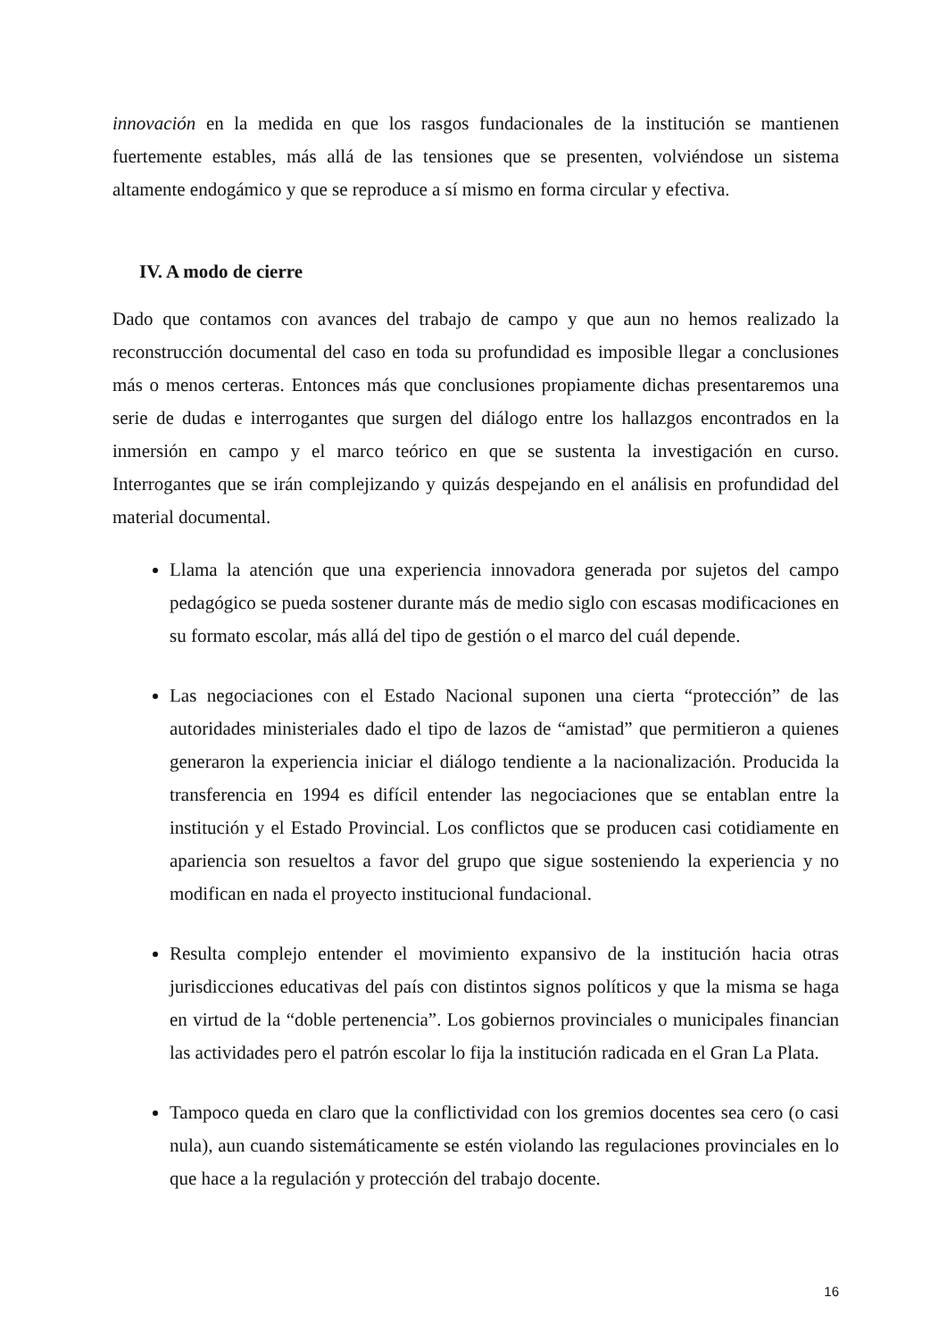innovación en la medida en que los rasgos fundacionales de la institución se mantienen fuertemente estables, más allá de las tensiones que se presenten, volviéndose un sistema altamente endogámico y que se reproduce a sí mismo en forma circular y efectiva.
IV. A modo de cierre
Dado que contamos con avances del trabajo de campo y que aun no hemos realizado la reconstrucción documental del caso en toda su profundidad es imposible llegar a conclusiones más o menos certeras. Entonces más que conclusiones propiamente dichas presentaremos una serie de dudas e interrogantes que surgen del diálogo entre los hallazgos encontrados en la inmersión en campo y el marco teórico en que se sustenta la investigación en curso. Interrogantes que se irán complejizando y quizás despejando en el análisis en profundidad del material documental.
Llama la atención que una experiencia innovadora generada por sujetos del campo pedagógico se pueda sostener durante más de medio siglo con escasas modificaciones en su formato escolar, más allá del tipo de gestión o el marco del cuál depende.
Las negociaciones con el Estado Nacional suponen una cierta “protección” de las autoridades ministeriales dado el tipo de lazos de “amistad” que permitieron a quienes generaron la experiencia iniciar el diálogo tendiente a la nacionalización. Producida la transferencia en 1994 es difícil entender las negociaciones que se entablan entre la institución y el Estado Provincial. Los conflictos que se producen casi cotidiamente en apariencia son resueltos a favor del grupo que sigue sosteniendo la experiencia y no modifican en nada el proyecto institucional fundacional.
Resulta complejo entender el movimiento expansivo de la institución hacia otras jurisdicciones educativas del país con distintos signos políticos y que la misma se haga en virtud de la “doble pertenencia”. Los gobiernos provinciales o municipales financian las actividades pero el patrón escolar lo fija la institución radicada en el Gran La Plata.
Tampoco queda en claro que la conflictividad con los gremios docentes sea cero (o casi nula), aun cuando sistemáticamente se estén violando las regulaciones provinciales en lo que hace a la regulación y protección del trabajo docente.
16